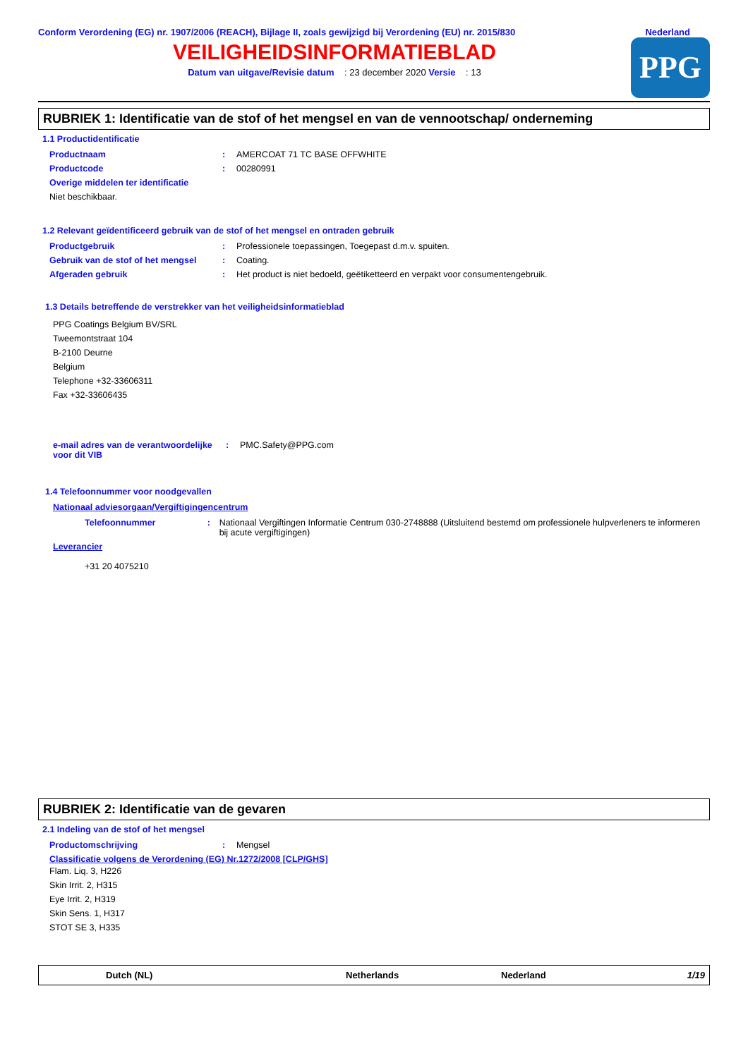Conform Verordening (EG) nr. 1907/2006 (REACH), Bijlage II, zoals gewijzigd bij Verordening (EU) nr. 2015/830
Nederland
VEILIGHEIDSINFORMATIEBLAD
Datum van uitgave/Revisie datum : 23 december 2020 Versie : 13
PPG
RUBRIEK 1: Identificatie van de stof of het mengsel en van de vennootschap/ onderneming
1.1 Productidentificatie
Productnaam : AMERCOAT 71 TC BASE OFFWHITE
Productcode : 00280991
Overige middelen ter identificatie
Niet beschikbaar.
1.2 Relevant geïdentificeerd gebruik van de stof of het mengsel en ontraden gebruik
Productgebruik : Professionele toepassingen, Toegepast d.m.v. spuiten.
Gebruik van de stof of het mengsel
: Coating.
Afgeraden gebruik : Het product is niet bedoeld, geëtiketteerd en verpakt voor consumentengebruik.
1.3 Details betreffende de verstrekker van het veiligheidsinformatieblad
PPG Coatings Belgium BV/SRL
Tweemontstraat 104
B-2100 Deurne
Belgium
Telephone +32-33606311
Fax +32-33606435
e-mail adres van de verantwoordelijke voor dit VIB
: PMC.Safety@PPG.com
1.4 Telefoonnummer voor noodgevallen
Nationaal adviesorgaan/Vergiftigingencentrum
Telefoonnummer : Nationaal Vergiftingen Informatie Centrum 030-2748888 (Uitsluitend bestemd om professionele hulpverleners te informeren bij acute vergiftigingen)
Leverancier
+31 20 4075210
RUBRIEK 2: Identificatie van de gevaren
2.1 Indeling van de stof of het mengsel
Productomschrijving : Mengsel
Classificatie volgens de Verordening (EG) Nr.1272/2008 [CLP/GHS]
Flam. Liq. 3, H226
Skin Irrit. 2, H315
Eye Irrit. 2, H319
Skin Sens. 1, H317
STOT SE 3, H335
Dutch (NL) Netherlands Nederland 1/19